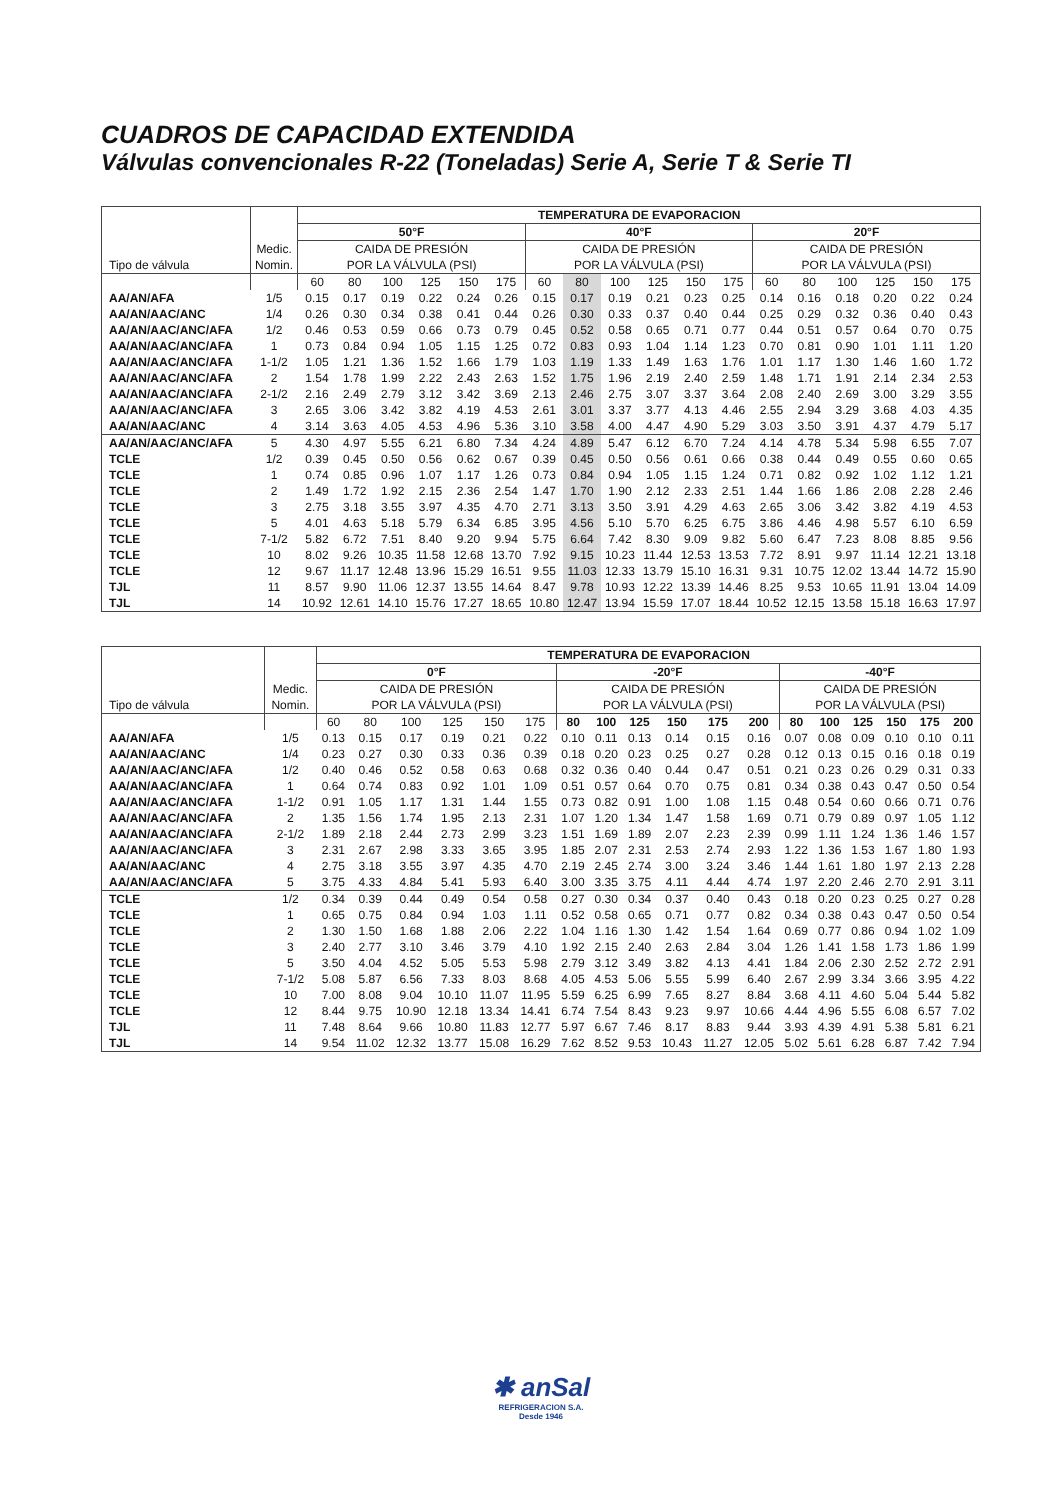CUADROS DE CAPACIDAD EXTENDIDA
Válvulas convencionales R-22 (Toneladas) Serie A, Serie T & Serie TI
| Tipo de válvula | Medic. Nomin. | TEMPERATURA DE EVAPORACION | | | | | | | | | | | | | | | | | |
| --- | --- | --- | --- | --- | --- | --- | --- | --- | --- | --- | --- | --- | --- | --- | --- | --- | --- | --- | --- |
| | | 50°F | | | | | | 40°F | | | | | | 20°F | | | | | |
| | | CAIDA DE PRESIÓN | | | | | | CAIDA DE PRESIÓN | | | | | | CAIDA DE PRESIÓN | | | | | |
| | | POR LA VÁLVULA (PSI) | | | | | | POR LA VÁLVULA (PSI) | | | | | | POR LA VÁLVULA (PSI) | | | | | |
| | | 60 | 80 | 100 | 125 | 150 | 175 | 60 | 80 | 100 | 125 | 150 | 175 | 60 | 80 | 100 | 125 | 150 | 175 |
| AA/AN/AFA | 1/5 | 0.15 | 0.17 | 0.19 | 0.22 | 0.24 | 0.26 | 0.15 | 0.17 | 0.19 | 0.21 | 0.23 | 0.25 | 0.14 | 0.16 | 0.18 | 0.20 | 0.22 | 0.24 |
| AA/AN/AAC/ANC | 1/4 | 0.26 | 0.30 | 0.34 | 0.38 | 0.41 | 0.44 | 0.26 | 0.30 | 0.33 | 0.37 | 0.40 | 0.44 | 0.25 | 0.29 | 0.32 | 0.36 | 0.40 | 0.43 |
| AA/AN/AAC/ANC/AFA | 1/2 | 0.46 | 0.53 | 0.59 | 0.66 | 0.73 | 0.79 | 0.45 | 0.52 | 0.58 | 0.65 | 0.71 | 0.77 | 0.44 | 0.51 | 0.57 | 0.64 | 0.70 | 0.75 |
| AA/AN/AAC/ANC/AFA | 1 | 0.73 | 0.84 | 0.94 | 1.05 | 1.15 | 1.25 | 0.72 | 0.83 | 0.93 | 1.04 | 1.14 | 1.23 | 0.70 | 0.81 | 0.90 | 1.01 | 1.11 | 1.20 |
| AA/AN/AAC/ANC/AFA | 1-1/2 | 1.05 | 1.21 | 1.36 | 1.52 | 1.66 | 1.79 | 1.03 | 1.19 | 1.33 | 1.49 | 1.63 | 1.76 | 1.01 | 1.17 | 1.30 | 1.46 | 1.60 | 1.72 |
| AA/AN/AAC/ANC/AFA | 2 | 1.54 | 1.78 | 1.99 | 2.22 | 2.43 | 2.63 | 1.52 | 1.75 | 1.96 | 2.19 | 2.40 | 2.59 | 1.48 | 1.71 | 1.91 | 2.14 | 2.34 | 2.53 |
| AA/AN/AAC/ANC/AFA | 2-1/2 | 2.16 | 2.49 | 2.79 | 3.12 | 3.42 | 3.69 | 2.13 | 2.46 | 2.75 | 3.07 | 3.37 | 3.64 | 2.08 | 2.40 | 2.69 | 3.00 | 3.29 | 3.55 |
| AA/AN/AAC/ANC/AFA | 3 | 2.65 | 3.06 | 3.42 | 3.82 | 4.19 | 4.53 | 2.61 | 3.01 | 3.37 | 3.77 | 4.13 | 4.46 | 2.55 | 2.94 | 3.29 | 3.68 | 4.03 | 4.35 |
| AA/AN/AAC/ANC | 4 | 3.14 | 3.63 | 4.05 | 4.53 | 4.96 | 5.36 | 3.10 | 3.58 | 4.00 | 4.47 | 4.90 | 5.29 | 3.03 | 3.50 | 3.91 | 4.37 | 4.79 | 5.17 |
| AA/AN/AAC/ANC/AFA | 5 | 4.30 | 4.97 | 5.55 | 6.21 | 6.80 | 7.34 | 4.24 | 4.89 | 5.47 | 6.12 | 6.70 | 7.24 | 4.14 | 4.78 | 5.34 | 5.98 | 6.55 | 7.07 |
| TCLE | 1/2 | 0.39 | 0.45 | 0.50 | 0.56 | 0.62 | 0.67 | 0.39 | 0.45 | 0.50 | 0.56 | 0.61 | 0.66 | 0.38 | 0.44 | 0.49 | 0.55 | 0.60 | 0.65 |
| TCLE | 1 | 0.74 | 0.85 | 0.96 | 1.07 | 1.17 | 1.26 | 0.73 | 0.84 | 0.94 | 1.05 | 1.15 | 1.24 | 0.71 | 0.82 | 0.92 | 1.02 | 1.12 | 1.21 |
| TCLE | 2 | 1.49 | 1.72 | 1.92 | 2.15 | 2.36 | 2.54 | 1.47 | 1.70 | 1.90 | 2.12 | 2.33 | 2.51 | 1.44 | 1.66 | 1.86 | 2.08 | 2.28 | 2.46 |
| TCLE | 3 | 2.75 | 3.18 | 3.55 | 3.97 | 4.35 | 4.70 | 2.71 | 3.13 | 3.50 | 3.91 | 4.29 | 4.63 | 2.65 | 3.06 | 3.42 | 3.82 | 4.19 | 4.53 |
| TCLE | 5 | 4.01 | 4.63 | 5.18 | 5.79 | 6.34 | 6.85 | 3.95 | 4.56 | 5.10 | 5.70 | 6.25 | 6.75 | 3.86 | 4.46 | 4.98 | 5.57 | 6.10 | 6.59 |
| TCLE | 7-1/2 | 5.82 | 6.72 | 7.51 | 8.40 | 9.20 | 9.94 | 5.75 | 6.64 | 7.42 | 8.30 | 9.09 | 9.82 | 5.60 | 6.47 | 7.23 | 8.08 | 8.85 | 9.56 |
| TCLE | 10 | 8.02 | 9.26 | 10.35 | 11.58 | 12.68 | 13.70 | 7.92 | 9.15 | 10.23 | 11.44 | 12.53 | 13.53 | 7.72 | 8.91 | 9.97 | 11.14 | 12.21 | 13.18 |
| TCLE | 12 | 9.67 | 11.17 | 12.48 | 13.96 | 15.29 | 16.51 | 9.55 | 11.03 | 12.33 | 13.79 | 15.10 | 16.31 | 9.31 | 10.75 | 12.02 | 13.44 | 14.72 | 15.90 |
| TJL | 11 | 8.57 | 9.90 | 11.06 | 12.37 | 13.55 | 14.64 | 8.47 | 9.78 | 10.93 | 12.22 | 13.39 | 14.46 | 8.25 | 9.53 | 10.65 | 11.91 | 13.04 | 14.09 |
| TJL | 14 | 10.92 | 12.61 | 14.10 | 15.76 | 17.27 | 18.65 | 10.80 | 12.47 | 13.94 | 15.59 | 17.07 | 18.44 | 10.52 | 12.15 | 13.58 | 15.18 | 16.63 | 17.97 |
| Tipo de válvula | Medic. Nomin. | TEMPERATURA DE EVAPORACION | | | | | | | | | | | | | | | | | |
| --- | --- | --- | --- | --- | --- | --- | --- | --- | --- | --- | --- | --- | --- | --- | --- | --- | --- | --- | --- |
| | | 0°F | | | | | | -20°F | | | | | | -40°F | | | | | |
| | | CAIDA DE PRESIÓN | | | | | | CAIDA DE PRESIÓN | | | | | | CAIDA DE PRESIÓN | | | | | |
| | | POR LA VÁLVULA (PSI) | | | | | | POR LA VÁLVULA (PSI) | | | | | | POR LA VÁLVULA (PSI) | | | | | |
| | | 60 | 80 | 100 | 125 | 150 | 175 | 80 | 100 | 125 | 150 | 175 | 200 | 80 | 100 | 125 | 150 | 175 | 200 |
| AA/AN/AFA | 1/5 | 0.13 | 0.15 | 0.17 | 0.19 | 0.21 | 0.22 | 0.10 | 0.11 | 0.13 | 0.14 | 0.15 | 0.16 | 0.07 | 0.08 | 0.09 | 0.10 | 0.10 | 0.11 |
| AA/AN/AAC/ANC | 1/4 | 0.23 | 0.27 | 0.30 | 0.33 | 0.36 | 0.39 | 0.18 | 0.20 | 0.23 | 0.25 | 0.27 | 0.28 | 0.12 | 0.13 | 0.15 | 0.16 | 0.18 | 0.19 |
| AA/AN/AAC/ANC/AFA | 1/2 | 0.40 | 0.46 | 0.52 | 0.58 | 0.63 | 0.68 | 0.32 | 0.36 | 0.40 | 0.44 | 0.47 | 0.51 | 0.21 | 0.23 | 0.26 | 0.29 | 0.31 | 0.33 |
| AA/AN/AAC/ANC/AFA | 1 | 0.64 | 0.74 | 0.83 | 0.92 | 1.01 | 1.09 | 0.51 | 0.57 | 0.64 | 0.70 | 0.75 | 0.81 | 0.34 | 0.38 | 0.43 | 0.47 | 0.50 | 0.54 |
| AA/AN/AAC/ANC/AFA | 1-1/2 | 0.91 | 1.05 | 1.17 | 1.31 | 1.44 | 1.55 | 0.73 | 0.82 | 0.91 | 1.00 | 1.08 | 1.15 | 0.48 | 0.54 | 0.60 | 0.66 | 0.71 | 0.76 |
| AA/AN/AAC/ANC/AFA | 2 | 1.35 | 1.56 | 1.74 | 1.95 | 2.13 | 2.31 | 1.07 | 1.20 | 1.34 | 1.47 | 1.58 | 1.69 | 0.71 | 0.79 | 0.89 | 0.97 | 1.05 | 1.12 |
| AA/AN/AAC/ANC/AFA | 2-1/2 | 1.89 | 2.18 | 2.44 | 2.73 | 2.99 | 3.23 | 1.51 | 1.69 | 1.89 | 2.07 | 2.23 | 2.39 | 0.99 | 1.11 | 1.24 | 1.36 | 1.46 | 1.57 |
| AA/AN/AAC/ANC/AFA | 3 | 2.31 | 2.67 | 2.98 | 3.33 | 3.65 | 3.95 | 1.85 | 2.07 | 2.31 | 2.53 | 2.74 | 2.93 | 1.22 | 1.36 | 1.53 | 1.67 | 1.80 | 1.93 |
| AA/AN/AAC/ANC | 4 | 2.75 | 3.18 | 3.55 | 3.97 | 4.35 | 4.70 | 2.19 | 2.45 | 2.74 | 3.00 | 3.24 | 3.46 | 1.44 | 1.61 | 1.80 | 1.97 | 2.13 | 2.28 |
| AA/AN/AAC/ANC/AFA | 5 | 3.75 | 4.33 | 4.84 | 5.41 | 5.93 | 6.40 | 3.00 | 3.35 | 3.75 | 4.11 | 4.44 | 4.74 | 1.97 | 2.20 | 2.46 | 2.70 | 2.91 | 3.11 |
| TCLE | 1/2 | 0.34 | 0.39 | 0.44 | 0.49 | 0.54 | 0.58 | 0.27 | 0.30 | 0.34 | 0.37 | 0.40 | 0.43 | 0.18 | 0.20 | 0.23 | 0.25 | 0.27 | 0.28 |
| TCLE | 1 | 0.65 | 0.75 | 0.84 | 0.94 | 1.03 | 1.11 | 0.52 | 0.58 | 0.65 | 0.71 | 0.77 | 0.82 | 0.34 | 0.38 | 0.43 | 0.47 | 0.50 | 0.54 |
| TCLE | 2 | 1.30 | 1.50 | 1.68 | 1.88 | 2.06 | 2.22 | 1.04 | 1.16 | 1.30 | 1.42 | 1.54 | 1.64 | 0.69 | 0.77 | 0.86 | 0.94 | 1.02 | 1.09 |
| TCLE | 3 | 2.40 | 2.77 | 3.10 | 3.46 | 3.79 | 4.10 | 1.92 | 2.15 | 2.40 | 2.63 | 2.84 | 3.04 | 1.26 | 1.41 | 1.58 | 1.73 | 1.86 | 1.99 |
| TCLE | 5 | 3.50 | 4.04 | 4.52 | 5.05 | 5.53 | 5.98 | 2.79 | 3.12 | 3.49 | 3.82 | 4.13 | 4.41 | 1.84 | 2.06 | 2.30 | 2.52 | 2.72 | 2.91 |
| TCLE | 7-1/2 | 5.08 | 5.87 | 6.56 | 7.33 | 8.03 | 8.68 | 4.05 | 4.53 | 5.06 | 5.55 | 5.99 | 6.40 | 2.67 | 2.99 | 3.34 | 3.66 | 3.95 | 4.22 |
| TCLE | 10 | 7.00 | 8.08 | 9.04 | 10.10 | 11.07 | 11.95 | 5.59 | 6.25 | 6.99 | 7.65 | 8.27 | 8.84 | 3.68 | 4.11 | 4.60 | 5.04 | 5.44 | 5.82 |
| TCLE | 12 | 8.44 | 9.75 | 10.90 | 12.18 | 13.34 | 14.41 | 6.74 | 7.54 | 8.43 | 9.23 | 9.97 | 10.66 | 4.44 | 4.96 | 5.55 | 6.08 | 6.57 | 7.02 |
| TJL | 11 | 7.48 | 8.64 | 9.66 | 10.80 | 11.83 | 12.77 | 5.97 | 6.67 | 7.46 | 8.17 | 8.83 | 9.44 | 3.93 | 4.39 | 4.91 | 5.38 | 5.81 | 6.21 |
| TJL | 14 | 9.54 | 11.02 | 12.32 | 13.77 | 15.08 | 16.29 | 7.62 | 8.52 | 9.53 | 10.43 | 11.27 | 12.05 | 5.02 | 5.61 | 6.28 | 6.87 | 7.42 | 7.94 |
✱ anSal
REFRIGERACION S.A.
Desde 1946